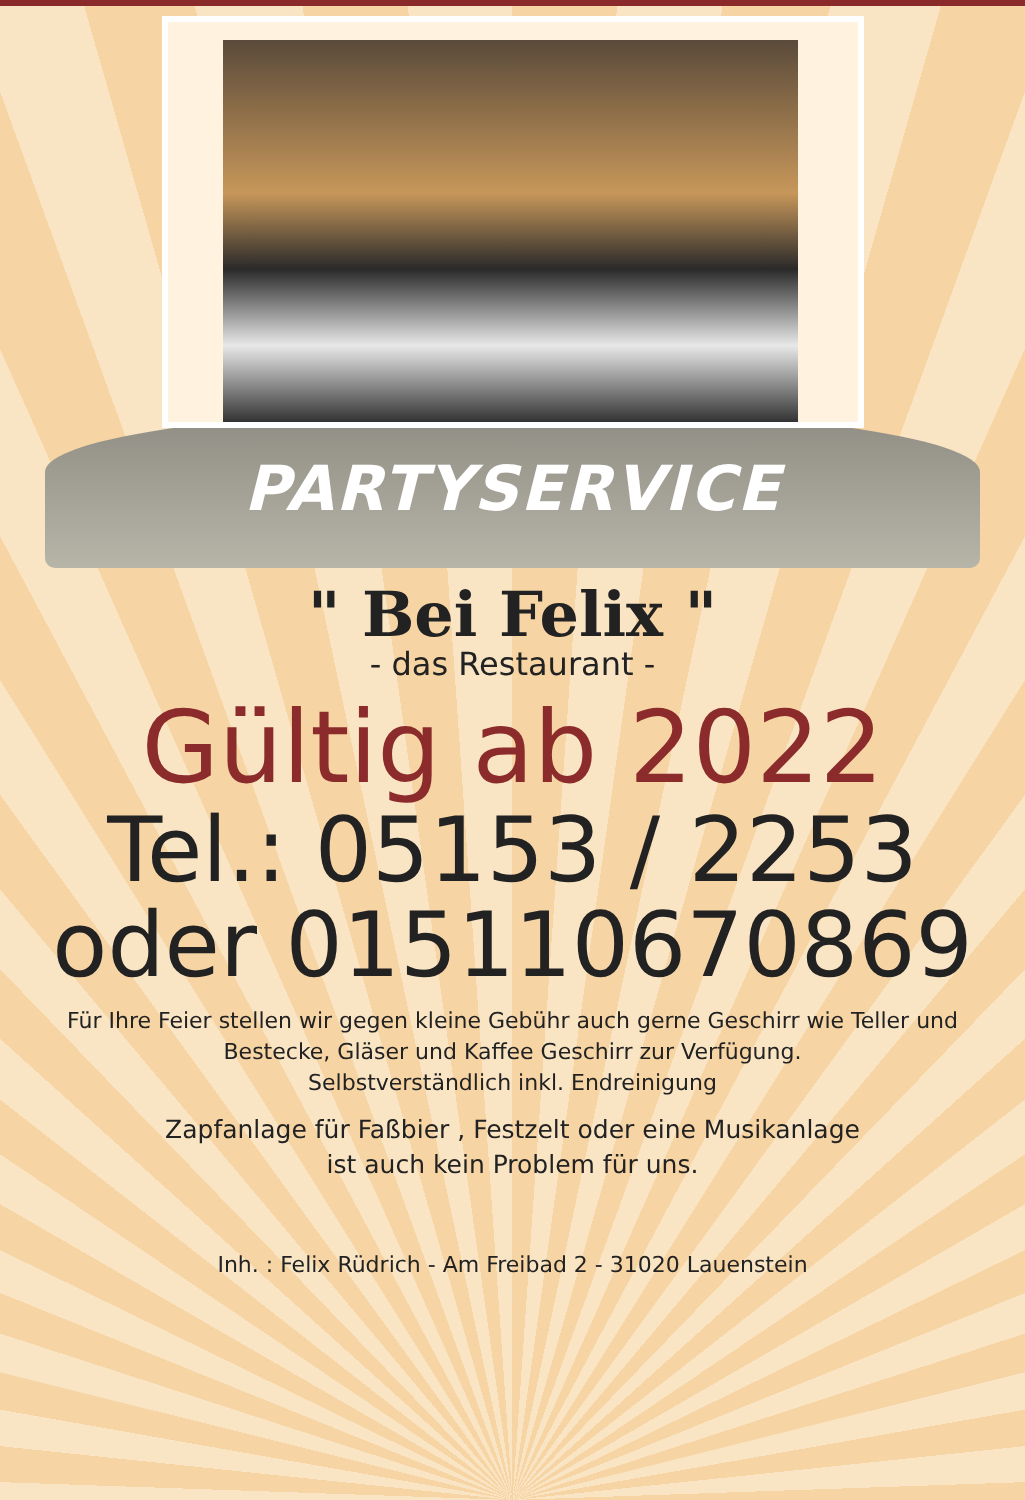PARTYSERVICE
" Bei Felix "
- das Restaurant -
Gültig ab 2022
Tel.: 05153 / 2253
oder 015110670869
Für Ihre Feier stellen wir gegen kleine Gebühr auch gerne Geschirr wie Teller und Bestecke, Gläser und Kaffee Geschirr zur Verfügung.
Selbstverständlich inkl. Endreinigung
Zapfanlage für Faßbier , Festzelt oder eine Musikanlage
ist auch kein Problem für uns.
Inh. : Felix Rüdrich - Am Freibad 2 - 31020 Lauenstein